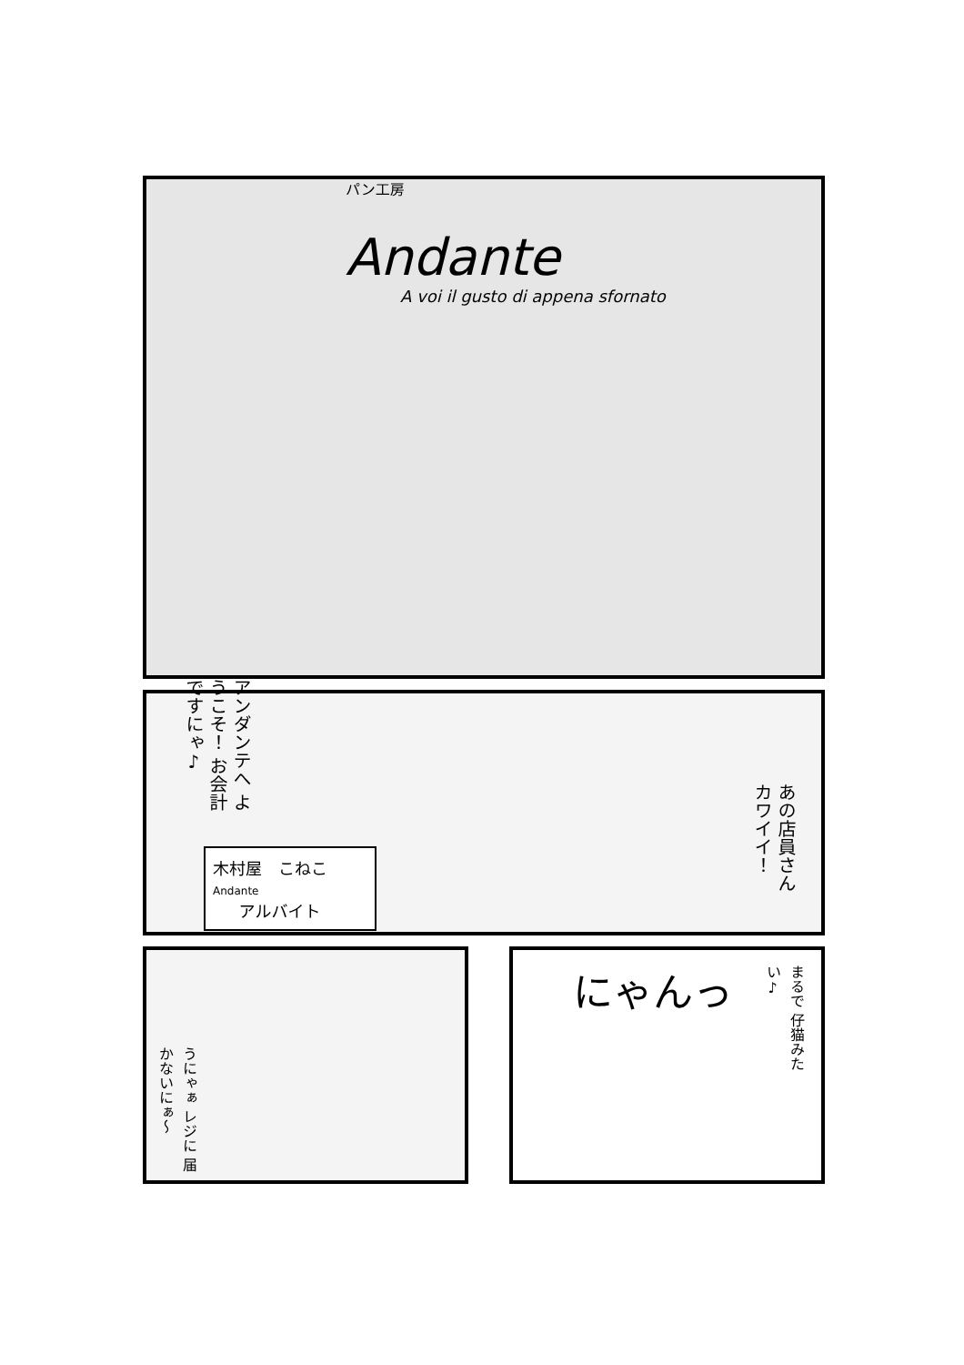パン工房
Andante
A voi il gusto di appena sfornato
アンダンテへ ようこそ！ お会計ですにゃ♪
木村屋　こねこ
Andante
アルバイト
あの店員さん カワイイ！
まるで 仔猫みたい♪
にゃんっ
うにゃぁ レジに 届かないにぁ〜